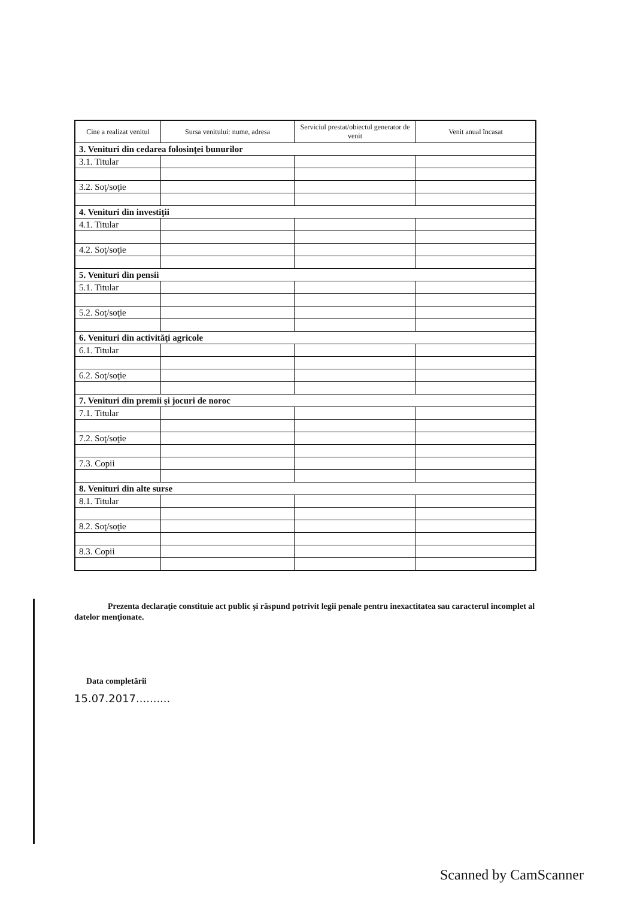| Cine a realizat venitul | Sursa venitului: nume, adresa | Serviciul prestat/obiectul generator de venit | Venit anual încasat |
| --- | --- | --- | --- |
| 3. Venituri din cedarea folosinţei bunurilor | | | |
| 3.1. Titular | | | |
| 3.2. Soţ/soţie | | | |
| 4. Venituri din investiţii | | | |
| 4.1. Titular | | | |
| 4.2. Soţ/soţie | | | |
| 5. Venituri din pensii | | | |
| 5.1. Titular | | | |
| 5.2. Soţ/soţie | | | |
| 6. Venituri din activităţi agricole | | | |
| 6.1. Titular | | | |
| 6.2. Soţ/soţie | | | |
| 7. Venituri din premii şi jocuri de noroc | | | |
| 7.1. Titular | | | |
| 7.2. Soţ/soţie | | | |
| 7.3. Copii | | | |
| 8. Venituri din alte surse | | | |
| 8.1. Titular | | | |
| 8.2. Soţ/soţie | | | |
| 8.3. Copii | | | |
Prezenta declaraţie constituie act public şi răspund potrivit legii penale pentru inexactitatea sau caracterul incomplet al datelor menţionate.
Data completării
15.07.2017..........
Scanned by CamScanner